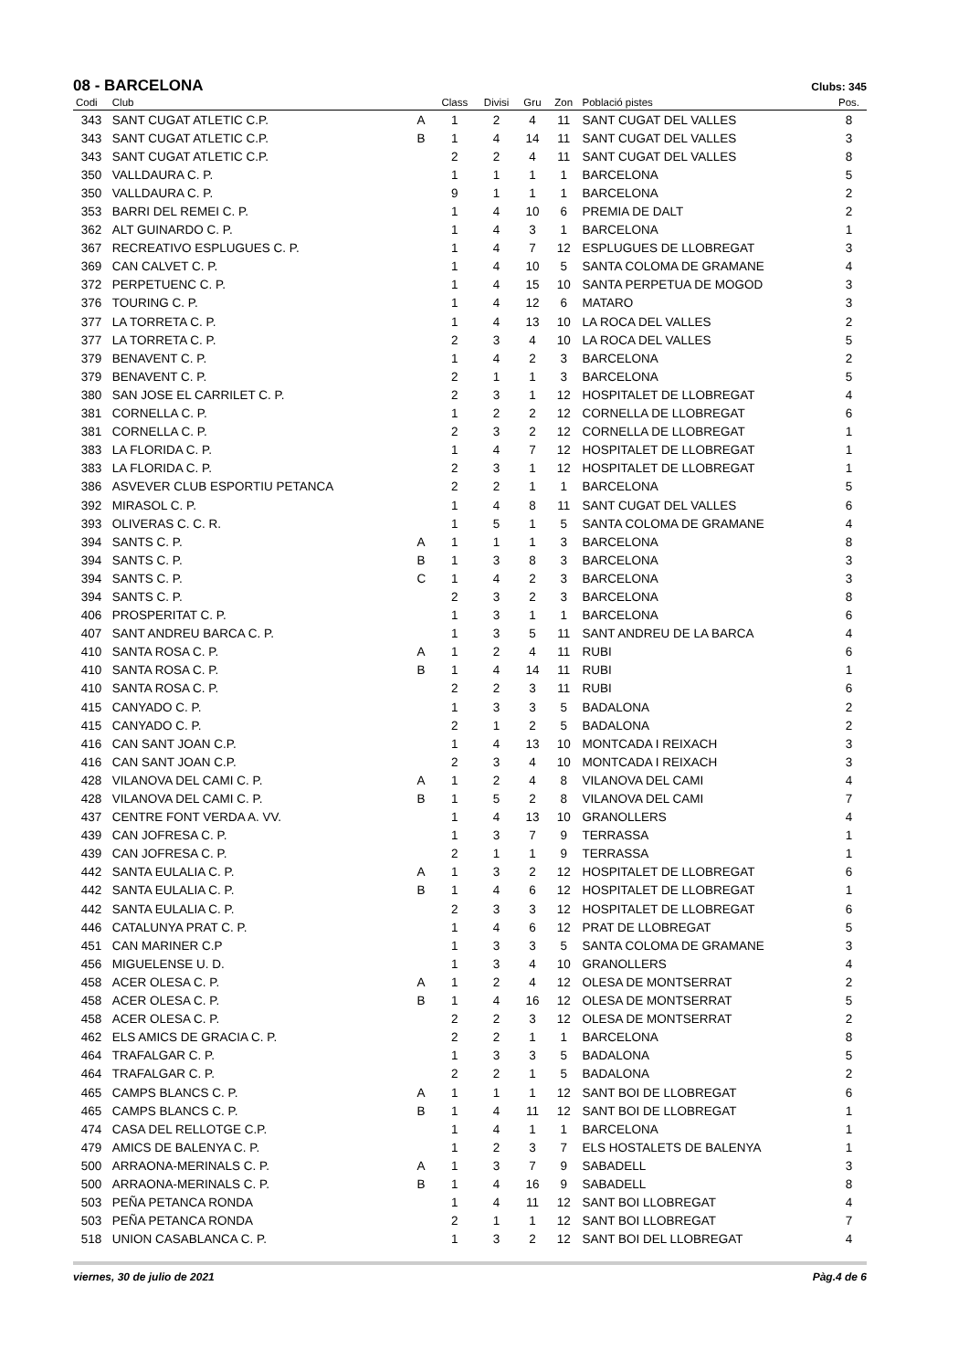08 - BARCELONA
Clubs: 345
| Codi | Club | | Class | Divisi | Gru | Zon | Població pistes | Pos. |
| --- | --- | --- | --- | --- | --- | --- | --- | --- |
| 343 | SANT CUGAT ATLETIC C.P. | A | 1 | 2 | 4 | 11 | SANT CUGAT DEL VALLES | 8 |
| 343 | SANT CUGAT ATLETIC C.P. | B | 1 | 4 | 14 | 11 | SANT CUGAT DEL VALLES | 3 |
| 343 | SANT CUGAT ATLETIC C.P. | | 2 | 2 | 4 | 11 | SANT CUGAT DEL VALLES | 8 |
| 350 | VALLDAURA C. P. | | 1 | 1 | 1 | 1 | BARCELONA | 5 |
| 350 | VALLDAURA C. P. | | 9 | 1 | 1 | 1 | BARCELONA | 2 |
| 353 | BARRI DEL REMEI C. P. | | 1 | 4 | 10 | 6 | PREMIA DE DALT | 2 |
| 362 | ALT GUINARDO C. P. | | 1 | 4 | 3 | 1 | BARCELONA | 1 |
| 367 | RECREATIVO ESPLUGUES C. P. | | 1 | 4 | 7 | 12 | ESPLUGUES DE LLOBREGAT | 3 |
| 369 | CAN CALVET C. P. | | 1 | 4 | 10 | 5 | SANTA COLOMA DE GRAMANE | 4 |
| 372 | PERPETUENC C. P. | | 1 | 4 | 15 | 10 | SANTA PERPETUA DE MOGOD | 3 |
| 376 | TOURING C. P. | | 1 | 4 | 12 | 6 | MATARO | 3 |
| 377 | LA TORRETA C. P. | | 1 | 4 | 13 | 10 | LA ROCA DEL VALLES | 2 |
| 377 | LA TORRETA C. P. | | 2 | 3 | 4 | 10 | LA ROCA DEL VALLES | 5 |
| 379 | BENAVENT C. P. | | 1 | 4 | 2 | 3 | BARCELONA | 2 |
| 379 | BENAVENT C. P. | | 2 | 1 | 1 | 3 | BARCELONA | 5 |
| 380 | SAN JOSE EL CARRILET C. P. | | 2 | 3 | 1 | 12 | HOSPITALET DE LLOBREGAT | 4 |
| 381 | CORNELLA C. P. | | 1 | 2 | 2 | 12 | CORNELLA DE LLOBREGAT | 6 |
| 381 | CORNELLA C. P. | | 2 | 3 | 2 | 12 | CORNELLA DE LLOBREGAT | 1 |
| 383 | LA FLORIDA C. P. | | 1 | 4 | 7 | 12 | HOSPITALET DE LLOBREGAT | 1 |
| 383 | LA FLORIDA C. P. | | 2 | 3 | 1 | 12 | HOSPITALET DE LLOBREGAT | 1 |
| 386 | ASVEVER CLUB ESPORTIU PETANCA | | 2 | 2 | 1 | 1 | BARCELONA | 5 |
| 392 | MIRASOL C. P. | | 1 | 4 | 8 | 11 | SANT CUGAT DEL VALLES | 6 |
| 393 | OLIVERAS C. C. R. | | 1 | 5 | 1 | 5 | SANTA COLOMA DE GRAMANE | 4 |
| 394 | SANTS C. P. | A | 1 | 1 | 1 | 3 | BARCELONA | 8 |
| 394 | SANTS C. P. | B | 1 | 3 | 8 | 3 | BARCELONA | 3 |
| 394 | SANTS C. P. | C | 1 | 4 | 2 | 3 | BARCELONA | 3 |
| 394 | SANTS C. P. | | 2 | 3 | 2 | 3 | BARCELONA | 8 |
| 406 | PROSPERITAT C. P. | | 1 | 3 | 1 | 1 | BARCELONA | 6 |
| 407 | SANT ANDREU BARCA C. P. | | 1 | 3 | 5 | 11 | SANT ANDREU DE LA BARCA | 4 |
| 410 | SANTA ROSA C. P. | A | 1 | 2 | 4 | 11 | RUBI | 6 |
| 410 | SANTA ROSA C. P. | B | 1 | 4 | 14 | 11 | RUBI | 1 |
| 410 | SANTA ROSA C. P. | | 2 | 2 | 3 | 11 | RUBI | 6 |
| 415 | CANYADO C. P. | | 1 | 3 | 3 | 5 | BADALONA | 2 |
| 415 | CANYADO C. P. | | 2 | 1 | 2 | 5 | BADALONA | 2 |
| 416 | CAN SANT JOAN C.P. | | 1 | 4 | 13 | 10 | MONTCADA I REIXACH | 3 |
| 416 | CAN SANT JOAN C.P. | | 2 | 3 | 4 | 10 | MONTCADA I REIXACH | 3 |
| 428 | VILANOVA DEL CAMI C. P. | A | 1 | 2 | 4 | 8 | VILANOVA DEL CAMI | 4 |
| 428 | VILANOVA DEL CAMI C. P. | B | 1 | 5 | 2 | 8 | VILANOVA DEL CAMI | 7 |
| 437 | CENTRE FONT VERDA A. VV. | | 1 | 4 | 13 | 10 | GRANOLLERS | 4 |
| 439 | CAN JOFRESA C. P. | | 1 | 3 | 7 | 9 | TERRASSA | 1 |
| 439 | CAN JOFRESA C. P. | | 2 | 1 | 1 | 9 | TERRASSA | 1 |
| 442 | SANTA EULALIA C. P. | A | 1 | 3 | 2 | 12 | HOSPITALET DE LLOBREGAT | 6 |
| 442 | SANTA EULALIA C. P. | B | 1 | 4 | 6 | 12 | HOSPITALET DE LLOBREGAT | 1 |
| 442 | SANTA EULALIA C. P. | | 2 | 3 | 3 | 12 | HOSPITALET DE LLOBREGAT | 6 |
| 446 | CATALUNYA PRAT C. P. | | 1 | 4 | 6 | 12 | PRAT DE LLOBREGAT | 5 |
| 451 | CAN MARINER C.P | | 1 | 3 | 3 | 5 | SANTA COLOMA DE GRAMANE | 3 |
| 456 | MIGUELENSE U. D. | | 1 | 3 | 4 | 10 | GRANOLLERS | 4 |
| 458 | ACER OLESA C. P. | A | 1 | 2 | 4 | 12 | OLESA DE MONTSERRAT | 2 |
| 458 | ACER OLESA C. P. | B | 1 | 4 | 16 | 12 | OLESA DE MONTSERRAT | 5 |
| 458 | ACER OLESA C. P. | | 2 | 2 | 3 | 12 | OLESA DE MONTSERRAT | 2 |
| 462 | ELS AMICS DE GRACIA C. P. | | 2 | 2 | 1 | 1 | BARCELONA | 8 |
| 464 | TRAFALGAR C. P. | | 1 | 3 | 3 | 5 | BADALONA | 5 |
| 464 | TRAFALGAR C. P. | | 2 | 2 | 1 | 5 | BADALONA | 2 |
| 465 | CAMPS BLANCS C. P. | A | 1 | 1 | 1 | 12 | SANT BOI DE LLOBREGAT | 6 |
| 465 | CAMPS BLANCS C. P. | B | 1 | 4 | 11 | 12 | SANT BOI DE LLOBREGAT | 1 |
| 474 | CASA DEL RELLOTGE C.P. | | 1 | 4 | 1 | 1 | BARCELONA | 1 |
| 479 | AMICS DE BALENYA C. P. | | 1 | 2 | 3 | 7 | ELS HOSTALETS DE BALENYA | 1 |
| 500 | ARRAONA-MERINALS C. P. | A | 1 | 3 | 7 | 9 | SABADELL | 3 |
| 500 | ARRAONA-MERINALS C. P. | B | 1 | 4 | 16 | 9 | SABADELL | 8 |
| 503 | PEÑA PETANCA RONDA | | 1 | 4 | 11 | 12 | SANT BOI LLOBREGAT | 4 |
| 503 | PEÑA PETANCA RONDA | | 2 | 1 | 1 | 12 | SANT BOI LLOBREGAT | 7 |
| 518 | UNION CASABLANCA C. P. | | 1 | 3 | 2 | 12 | SANT BOI DEL LLOBREGAT | 4 |
viernes, 30 de julio de 2021 Pàg.4 de 6